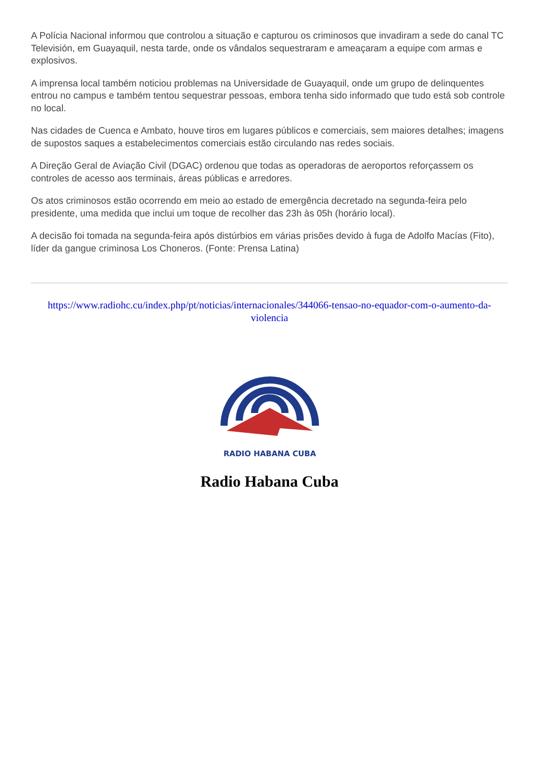A Polícia Nacional informou que controlou a situação e capturou os criminosos que invadiram a sede do canal TC Televisión, em Guayaquil, nesta tarde, onde os vândalos sequestraram e ameaçaram a equipe com armas e explosivos.
A imprensa local também noticiou problemas na Universidade de Guayaquil, onde um grupo de delinquentes entrou no campus e também tentou sequestrar pessoas, embora tenha sido informado que tudo está sob controle no local.
Nas cidades de Cuenca e Ambato, houve tiros em lugares públicos e comerciais, sem maiores detalhes; imagens de supostos saques a estabelecimentos comerciais estão circulando nas redes sociais.
A Direção Geral de Aviação Civil (DGAC) ordenou que todas as operadoras de aeroportos reforçassem os controles de acesso aos terminais, áreas públicas e arredores.
Os atos criminosos estão ocorrendo em meio ao estado de emergência decretado na segunda-feira pelo presidente, uma medida que inclui um toque de recolher das 23h às 05h (horário local).
A decisão foi tomada na segunda-feira após distúrbios em várias prisões devido à fuga de Adolfo Macías (Fito), líder da gangue criminosa Los Choneros. (Fonte: Prensa Latina)
https://www.radiohc.cu/index.php/pt/noticias/internacionales/344066-tensao-no-equador-com-o-aumento-da-violencia
RADIO HABANA CUBA
Radio Habana Cuba